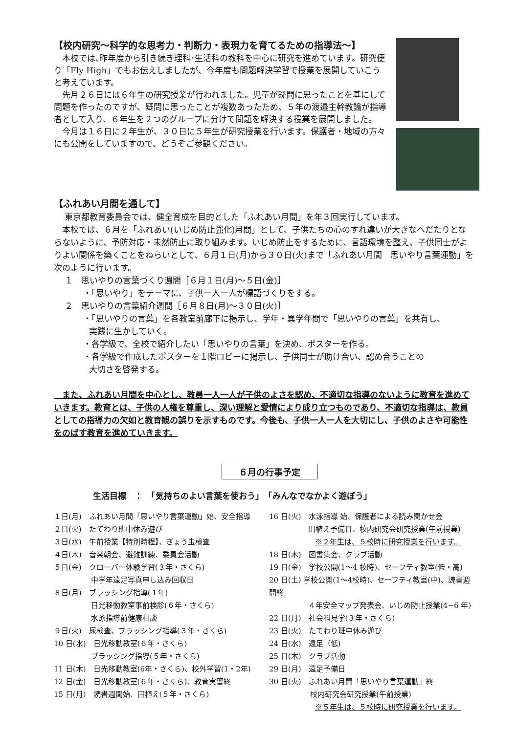【校内研究～科学的な思考力・判断力・表現力を育てるための指導法～】
　本校では､昨年度から引き続き理科･生活科の教科を中心に研究を進めています。研究便り「Fly High」でもお伝えしましたが、今年度も問題解決学習で授業を展開していこうと考えています。
　先月２６日には６年生の研究授業が行われました。児童が疑問に思ったことを基にして問題を作ったのですが、疑問に思ったことが複数あったため、５年の渡邉主幹教諭が指導者として入り、６年生を２つのグループに分けて問題を解決する授業を展開しました。
　今月は１６日に２年生が、３０日に５年生が研究授業を行います。保護者・地域の方々にも公開をしていますので、どうぞご参観ください。
【ふれあい月間を通して】
　 東京都教育委員会では、健全育成を目的とした「ふれあい月間」を年３回実行しています。
　本校では、６月を「ふれあい(いじめ防止強化)月間」として、子供たちの心のすれ違いが大きなへだたりとならないように、予防対応・未然防止に取り組みます。いじめ防止をするために、言語環境を整え、子供同士がよりよい関係を築くことをねらいとして、６月１日(月)から３０日(火)まで「ふれあい月間　思いやり言葉運動」を次のように行います。
１　思いやりの言葉づくり週間［６月１日(月)～５日(金)］
・「思いやり」をテーマに、子供一人一人が標語づくりをする。
２　思いやりの言葉紹介週間［６月８日(月)～３０日(火)］
・「思いやりの言葉」を各教室前廊下に掲示し、学年・異学年間で「思いやりの言葉」を共有し、
実践に生かしていく。
・各学級で、全校で紹介したい「思いやりの言葉」を決め、ポスターを作る。
・各学級で作成したポスターを１階ロビーに掲示し、子供同士が助け合い、認め合うことの
大切さを啓発する。
　また、ふれあい月間を中心とし、教員一人一人が子供のよさを認め、不適切な指導のないように教育を進めていきます。教育とは、子供の人権を尊重し、深い理解と愛情により成り立つものであり、不適切な指導は、教員としての指導力の欠如と教育観の誤りを示すものです。今後も、子供一人一人を大切にし、子供のよさや可能性をのばす教育を進めていきます。
６月の行事予定
生活目標　：　「気持ちのよい言葉を使おう」　「みんなでなかよく遊ぼう」
１日(月)　ふれあい月間「思いやり言葉運動」始、安全指導
２日(火)　たてわり班中休み遊び
３日(水)　午前授業【特別時程】、ぎょう虫検査
４日(木)　音楽朝会、避難訓練、委員会活動
５日(金)　クローバー体験学習(３年・さくら)
中学年遠足写真申し込み回収日
８日(月)　ブラッシング指導(１年)
日光移動教室事前検診(６年・さくら)
水泳指導前健康相談
９日(火)　尿検査、ブラッシング指導(３年・さくら)
10 日(水)　日光移動教室(６年・さくら)
ブラッシング指導(５年・さくら)
11 日(木)　日光移動教室(6年・さくら)、校外学習(1・2年)
12 日(金)　日光移動教室(６年・さくら)、教育実習終
15 日(月)　読書週間始、田植え(５年・さくら)
16 日(火)　水泳指導 始、保護者による読み聞かせ会
田植え予備日、校内研究会研究授業(午前授業)
※２年生は、５校時に研究授業を行います。
18 日(木)　図書集会、クラブ活動
19 日(金)　学校公開(1～4 校時)、セーフティ教室(低・高)
20 日(土) 学校公開(1～4校時)、セーフティ教室(中)、読書週間終
４年安全マップ発表会、いじめ防止授業(4~6 年)
22 日(月)　社会科見学(３年・さくら)
23 日(火)　たてわり班中休み遊び
24 日(水)　遠足（低)
25 日(木)　クラブ活動
29 日(月)　遠足予備日
30 日(火)　ふれあい月間「思いやり言葉運動」終
校内研究会研究授業(午前授業)
※５年生は、５校時に研究授業を行います。